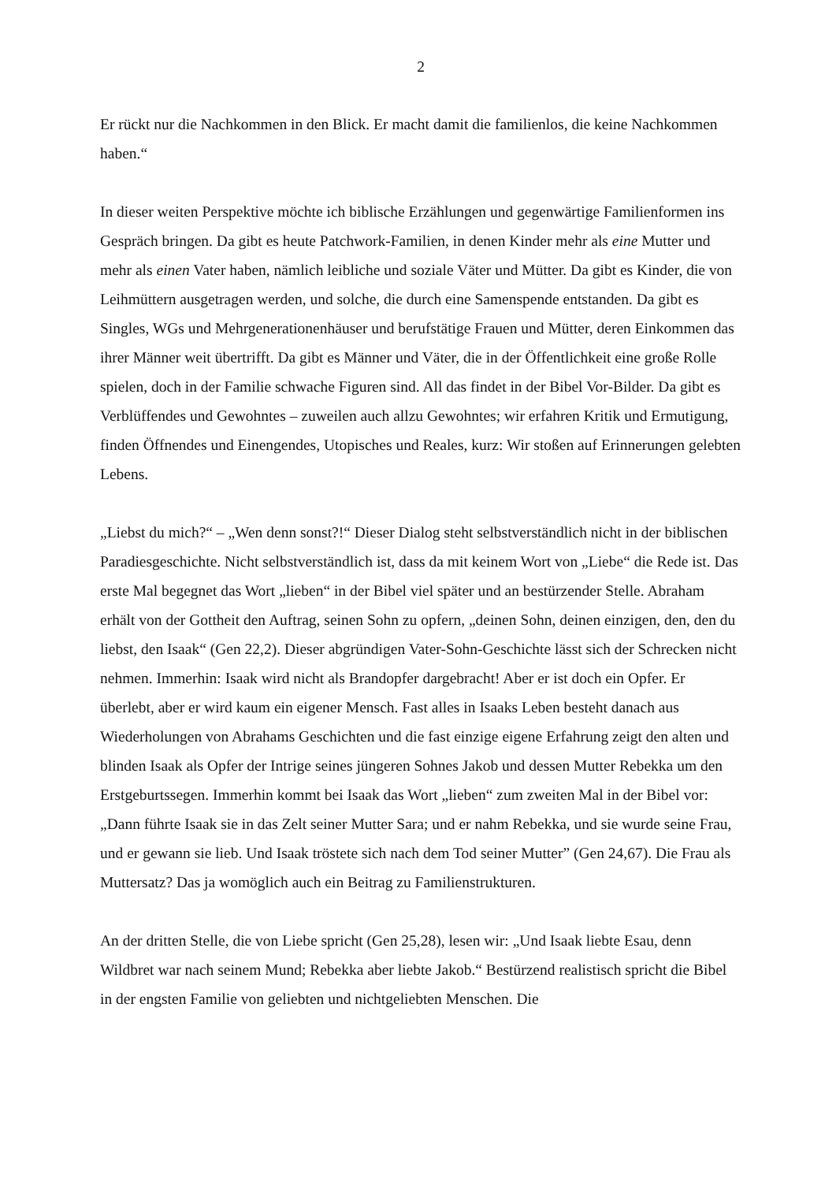2
Er rückt nur die Nachkommen in den Blick. Er macht damit die familienlos, die keine Nachkommen haben.“
In dieser weiten Perspektive möchte ich biblische Erzählungen und gegenwärtige Familienformen ins Gespräch bringen. Da gibt es heute Patchwork-Familien, in denen Kinder mehr als eine Mutter und mehr als einen Vater haben, nämlich leibliche und soziale Väter und Mütter. Da gibt es Kinder, die von Leihmüttern ausgetragen werden, und solche, die durch eine Samenspende entstanden. Da gibt es Singles, WGs und Mehrgenerationenhäuser und berufstätige Frauen und Mütter, deren Einkommen das ihrer Männer weit übertrifft. Da gibt es Männer und Väter, die in der Öffentlichkeit eine große Rolle spielen, doch in der Familie schwache Figuren sind. All das findet in der Bibel Vor-Bilder. Da gibt es Verblüffendes und Gewohntes – zuweilen auch allzu Gewohntes; wir erfahren Kritik und Ermutigung, finden Öffnendes und Einengendes, Utopisches und Reales, kurz: Wir stoßen auf Erinnerungen gelebten Lebens.
„Liebst du mich?“ – „Wen denn sonst?!“ Dieser Dialog steht selbstverständlich nicht in der biblischen Paradiesgeschichte. Nicht selbstverständlich ist, dass da mit keinem Wort von „Liebe“ die Rede ist. Das erste Mal begegnet das Wort „lieben“ in der Bibel viel später und an bestürzender Stelle. Abraham erhält von der Gottheit den Auftrag, seinen Sohn zu opfern, „deinen Sohn, deinen einzigen, den, den du liebst, den Isaak“ (Gen 22,2). Dieser abgründigen Vater-Sohn-Geschichte lässt sich der Schrecken nicht nehmen. Immerhin: Isaak wird nicht als Brandopfer dargebracht! Aber er ist doch ein Opfer. Er überlebt, aber er wird kaum ein eigener Mensch. Fast alles in Isaaks Leben besteht danach aus Wiederholungen von Abrahams Geschichten und die fast einzige eigene Erfahrung zeigt den alten und blinden Isaak als Opfer der Intrige seines jüngeren Sohnes Jakob und dessen Mutter Rebekka um den Erstgeburtssegen. Immerhin kommt bei Isaak das Wort „lieben“ zum zweiten Mal in der Bibel vor: „Dann führte Isaak sie in das Zelt seiner Mutter Sara; und er nahm Rebekka, und sie wurde seine Frau, und er gewann sie lieb. Und Isaak tröstete sich nach dem Tod seiner Mutter” (Gen 24,67). Die Frau als Muttersatz? Das ja womöglich auch ein Beitrag zu Familienstrukturen.
An der dritten Stelle, die von Liebe spricht (Gen 25,28), lesen wir: „Und Isaak liebte Esau, denn Wildbret war nach seinem Mund; Rebekka aber liebte Jakob.“ Bestürzend realistisch spricht die Bibel in der engsten Familie von geliebten und nichtgeliebten Menschen. Die